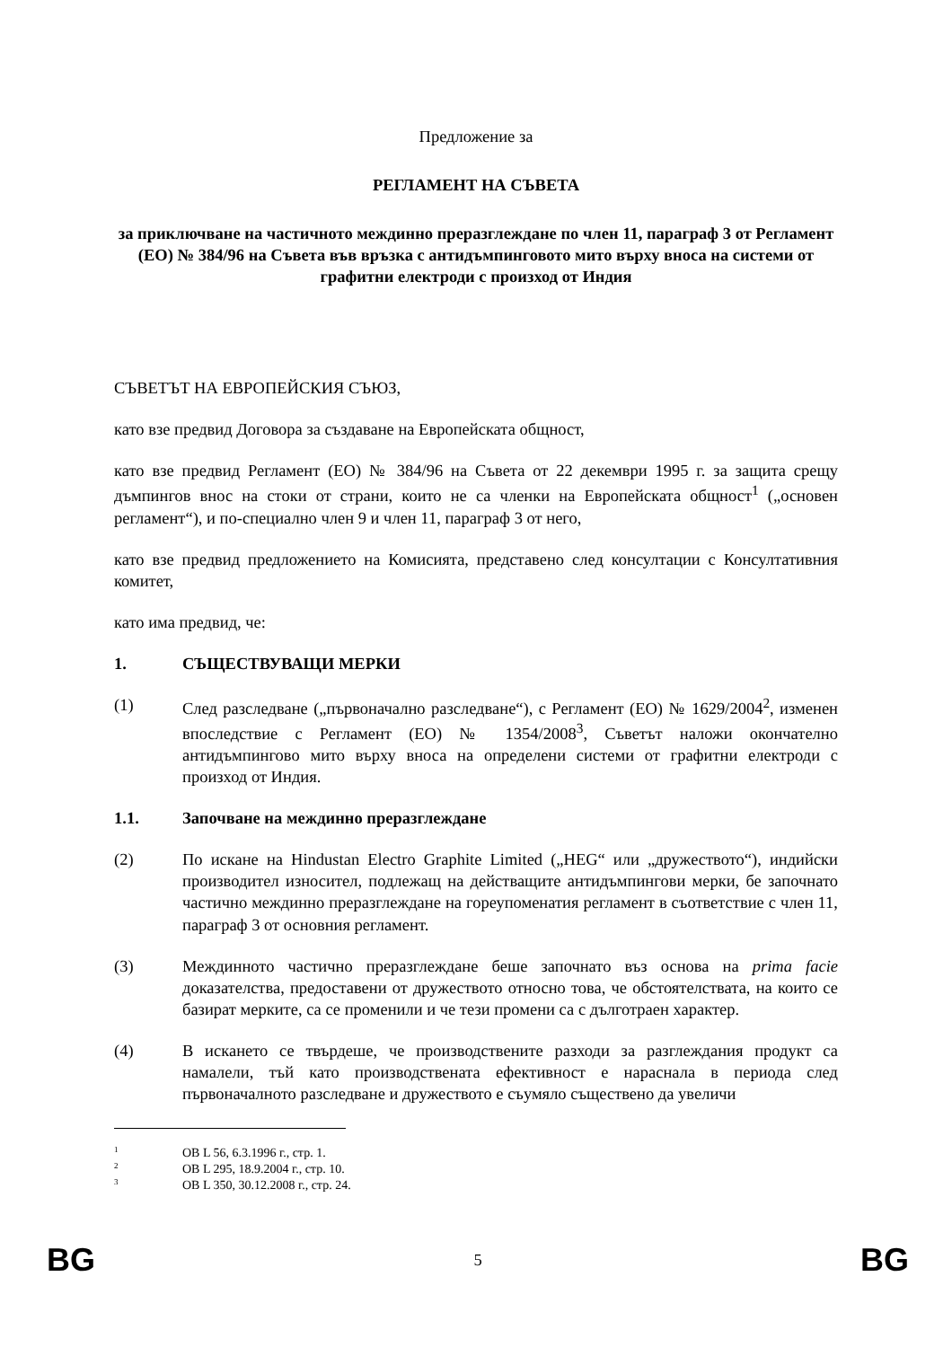Предложение за
РЕГЛАМЕНТ НА СЪВЕТА
за приключване на частичното междинно преразглеждане по член 11, параграф 3 от Регламент (ЕО) № 384/96 на Съвета във връзка с антидъмпинговото мито върху вноса на системи от графитни електроди с произход от Индия
СЪВЕТЪТ НА ЕВРОПЕЙСКИЯ СЪЮЗ,
като взе предвид Договора за създаване на Европейската общност,
като взе предвид Регламент (ЕО) № 384/96 на Съвета от 22 декември 1995 г. за защита срещу дъмпингов внос на стоки от страни, които не са членки на Европейската общност<sup>1</sup> („основен регламент“), и по-специално член 9 и член 11, параграф 3 от него,
като взе предвид предложението на Комисията, представено след консултации с Консултативния комитет,
като има предвид, че:
1. СЪЩЕСТВУВАЩИ МЕРКИ
(1) След разследване („първоначално разследване“), с Регламент (ЕО) № 1629/2004<sup>2</sup>, изменен впоследствие с Регламент (ЕО) № 1354/2008<sup>3</sup>, Съветът наложи окончателно антидъмпингово мито върху вноса на определени системи от графитни електроди с произход от Индия.
1.1. Започване на междинно преразглеждане
(2) По искане на Hindustan Electro Graphite Limited („HEG“ или „дружеството“), индийски производител износител, подлежащ на действащите антидъмпингови мерки, бе започнато частично междинно преразглеждане на гореупоменатия регламент в съответствие с член 11, параграф 3 от основния регламент.
(3) Междинното частично преразглеждане беше започнато въз основа на prima facie доказателства, предоставени от дружеството относно това, че обстоятелствата, на които се базират мерките, са се променили и че тези промени са с дълготраен характер.
(4) В искането се твърдеше, че производствените разходи за разглеждания продукт са намалели, тъй като производствената ефективност е нараснала в периода след първоначалното разследване и дружеството е съумяло съществено да увеличи
<sup>1</sup> ОВ L 56, 6.3.1996 г., стр. 1.
<sup>2</sup> ОВ L 295, 18.9.2004 г., стр. 10.
<sup>3</sup> ОВ L 350, 30.12.2008 г., стр. 24.
BG 5 BG